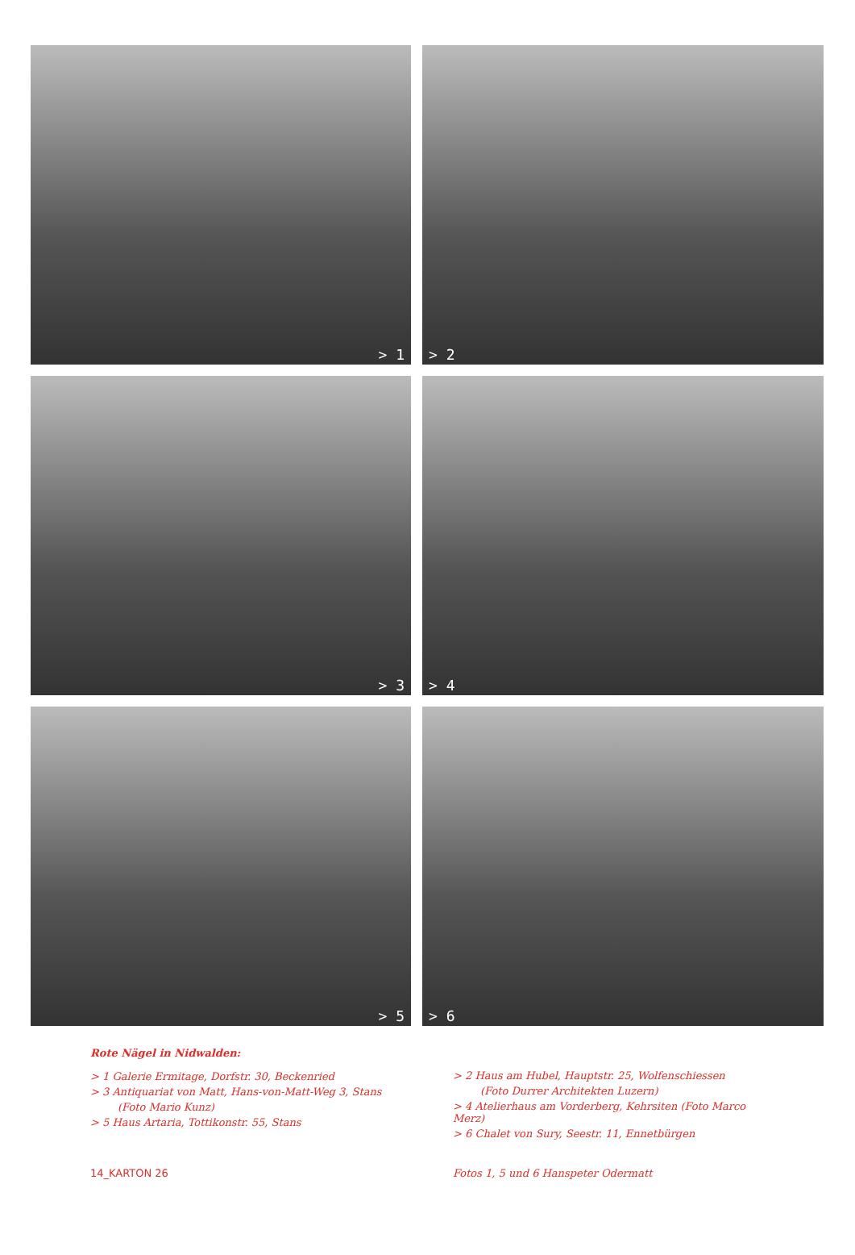> 1
> 2
> 3
> 4
> 5
> 6
Rote Nägel in Nidwalden:
> 1 Galerie Ermitage, Dorfstr. 30, Beckenried
> 3 Antiquariat von Matt, Hans-von-Matt-Weg 3, Stans
(Foto Mario Kunz)
> 5 Haus Artaria, Tottikonstr. 55, Stans
> 2 Haus am Hubel, Hauptstr. 25, Wolfenschiessen
(Foto Durrer Architekten Luzern)
> 4 Atelierhaus am Vorderberg, Kehrsiten (Foto Marco Merz)
> 6 Chalet von Sury, Seestr. 11, Ennetbürgen
14_KARTON 26 Fotos 1, 5 und 6 Hanspeter Odermatt